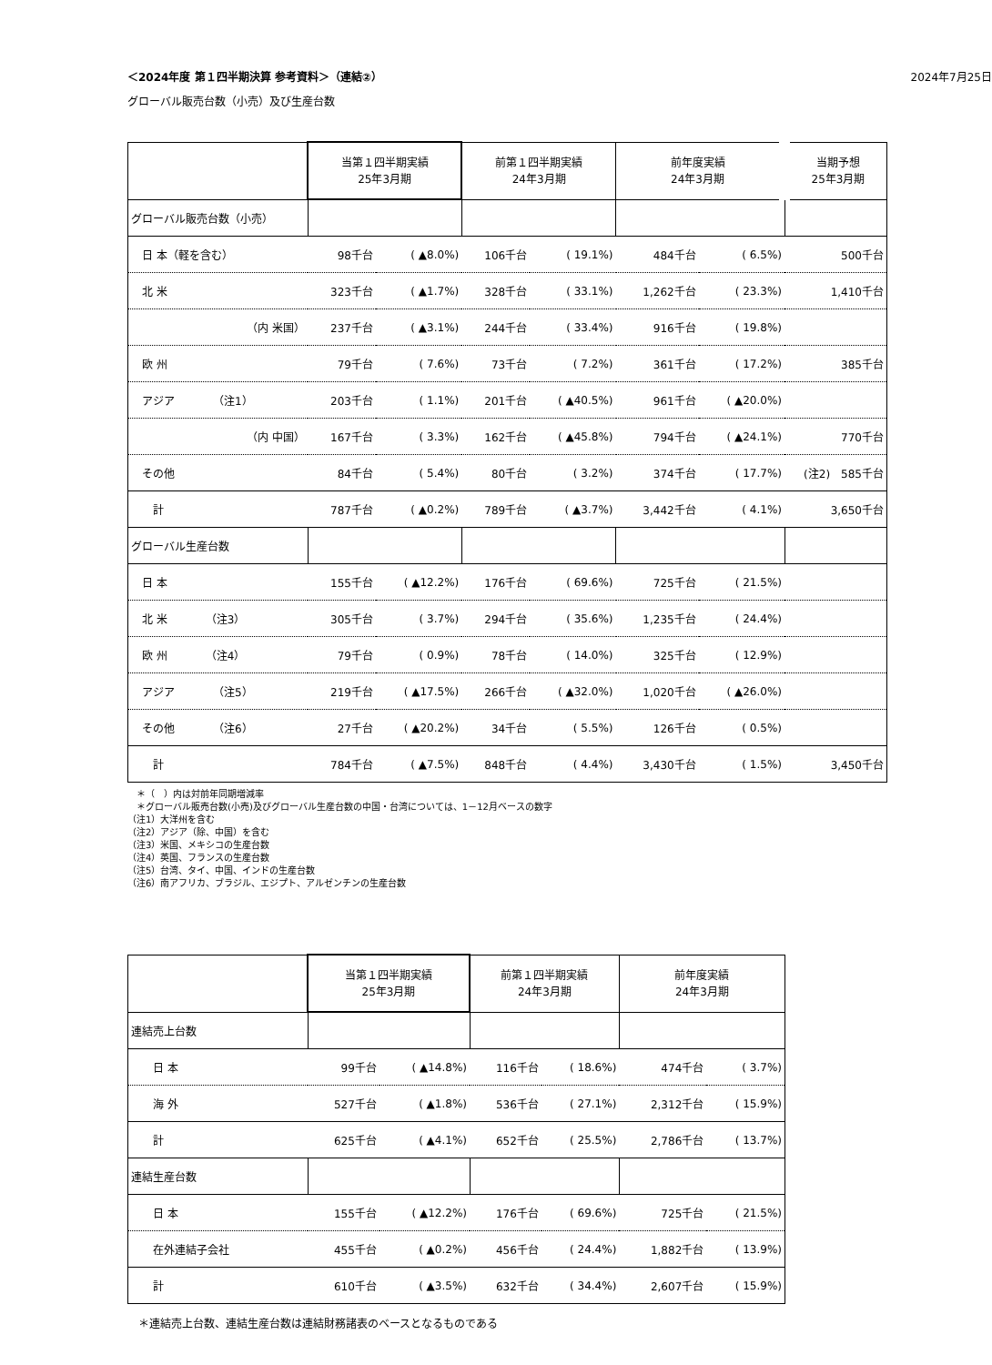＜2024年度 第１四半期決算 参考資料＞（連結②） 2024年7月25日
グローバル販売台数（小売）及び生産台数
| | 当第１四半期実績 25年3月期 | | 前第１四半期実績 24年3月期 | | 前年度実績 24年3月期 | | 当期予想 25年3月期 |
| --- | --- | --- | --- | --- | --- | --- | --- |
| グローバル販売台数（小売） | | | | | | | |
| 日 本（軽を含む） | 98千台 | ( ▲8.0%) | 106千台 | ( 19.1%) | 484千台 | ( 6.5%) | 500千台 |
| 北 米 | 323千台 | ( ▲1.7%) | 328千台 | ( 33.1%) | 1,262千台 | ( 23.3%) | 1,410千台 |
| （内 米国） | 237千台 | ( ▲3.1%) | 244千台 | ( 33.4%) | 916千台 | ( 19.8%) | |
| 欧 州 | 79千台 | ( 7.6%) | 73千台 | ( 7.2%) | 361千台 | ( 17.2%) | 385千台 |
| アジア （注1） | 203千台 | ( 1.1%) | 201千台 | ( ▲40.5%) | 961千台 | ( ▲20.0%) | |
| （内 中国） | 167千台 | ( 3.3%) | 162千台 | ( ▲45.8%) | 794千台 | ( ▲24.1%) | 770千台 |
| その他 | 84千台 | ( 5.4%) | 80千台 | ( 3.2%) | 374千台 | ( 17.7%) | (注2) 585千台 |
| 計 | 787千台 | ( ▲0.2%) | 789千台 | ( ▲3.7%) | 3,442千台 | ( 4.1%) | 3,650千台 |
| グローバル生産台数 | | | | | | | |
| 日 本 | 155千台 | ( ▲12.2%) | 176千台 | ( 69.6%) | 725千台 | ( 21.5%) | |
| 北 米 （注3） | 305千台 | ( 3.7%) | 294千台 | ( 35.6%) | 1,235千台 | ( 24.4%) | |
| 欧 州 （注4） | 79千台 | ( 0.9%) | 78千台 | ( 14.0%) | 325千台 | ( 12.9%) | |
| アジア （注5） | 219千台 | ( ▲17.5%) | 266千台 | ( ▲32.0%) | 1,020千台 | ( ▲26.0%) | |
| その他 （注6） | 27千台 | ( ▲20.2%) | 34千台 | ( 5.5%) | 126千台 | ( 0.5%) | |
| 計 | 784千台 | ( ▲7.5%) | 848千台 | ( 4.4%) | 3,430千台 | ( 1.5%) | 3,450千台 |
　＊（　）内は対前年同期増減率
　＊グローバル販売台数(小売)及びグローバル生産台数の中国・台湾については、1－12月ベースの数字
（注1）大洋州を含む
（注2）アジア（除、中国）を含む
（注3）米国、メキシコの生産台数
（注4）英国、フランスの生産台数
（注5）台湾、タイ、中国、インドの生産台数
（注6）南アフリカ、ブラジル、エジプト、アルゼンチンの生産台数
| | 当第１四半期実績 25年3月期 | | 前第１四半期実績 24年3月期 | | 前年度実績 24年3月期 | |
| --- | --- | --- | --- | --- | --- | --- |
| 連結売上台数 | | | | | | |
| 日 本 | 99千台 | ( ▲14.8%) | 116千台 | ( 18.6%) | 474千台 | ( 3.7%) |
| 海 外 | 527千台 | ( ▲1.8%) | 536千台 | ( 27.1%) | 2,312千台 | ( 15.9%) |
| 計 | 625千台 | ( ▲4.1%) | 652千台 | ( 25.5%) | 2,786千台 | ( 13.7%) |
| 連結生産台数 | | | | | | |
| 日 本 | 155千台 | ( ▲12.2%) | 176千台 | ( 69.6%) | 725千台 | ( 21.5%) |
| 在外連結子会社 | 455千台 | ( ▲0.2%) | 456千台 | ( 24.4%) | 1,882千台 | ( 13.9%) |
| 計 | 610千台 | ( ▲3.5%) | 632千台 | ( 34.4%) | 2,607千台 | ( 15.9%) |
　＊連結売上台数、連結生産台数は連結財務諸表のベースとなるものである